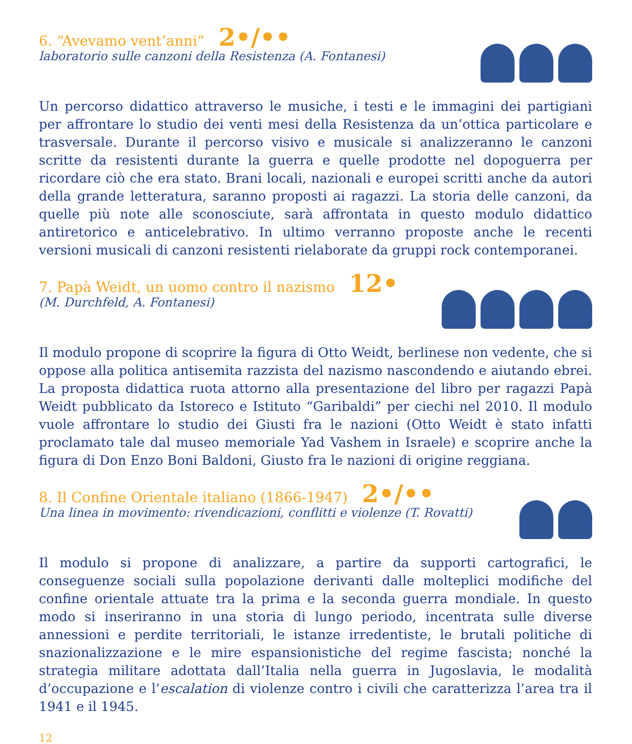6. “Avevamo vent’anni” 2•/••
laboratorio sulle canzoni della Resistenza (A. Fontanesi)
Un percorso didattico attraverso le musiche, i testi e le immagini dei partigiani per affrontare lo studio dei venti mesi della Resistenza da un’ottica particolare e trasversale. Durante il percorso visivo e musicale si analizzeranno le canzoni scritte da resistenti durante la guerra e quelle prodotte nel dopoguerra per ricordare ciò che era stato. Brani locali, nazionali e europei scritti anche da autori della grande letteratura, saranno proposti ai ragazzi. La storia delle canzoni, da quelle più note alle sconosciute, sarà affrontata in questo modulo didattico antiretorico e anticelebrativo. In ultimo verranno proposte anche le recenti versioni musicali di canzoni resistenti rielaborate da gruppi rock contemporanei.
7. Papà Weidt, un uomo contro il nazismo 12•
(M. Durchfeld, A. Fontanesi)
Il modulo propone di scoprire la figura di Otto Weidt, berlinese non vedente, che si oppose alla politica antisemita razzista del nazismo nascondendo e aiutando ebrei. La proposta didattica ruota attorno alla presentazione del libro per ragazzi Papà Weidt pubblicato da Istoreco e Istituto “Garibaldi” per ciechi nel 2010. Il modulo vuole affrontare lo studio dei Giusti fra le nazioni (Otto Weidt è stato infatti proclamato tale dal museo memoriale Yad Vashem in Israele) e scoprire anche la figura di Don Enzo Boni Baldoni, Giusto fra le nazioni di origine reggiana.
8. Il Confine Orientale italiano (1866-1947) 2•/••
Una linea in movimento: rivendicazioni, conflitti e violenze (T. Rovatti)
Il modulo si propone di analizzare, a partire da supporti cartografici, le conseguenze sociali sulla popolazione derivanti dalle molteplici modifiche del confine orientale attuate tra la prima e la seconda guerra mondiale. In questo modo si inseriranno in una storia di lungo periodo, incentrata sulle diverse annessioni e perdite territoriali, le istanze irredentiste, le brutali politiche di snazionalizzazione e le mire espansionistiche del regime fascista; nonché la strategia militare adottata dall’Italia nella guerra in Jugoslavia, le modalità d’occupazione e l’escalation di violenze contro i civili che caratterizza l’area tra il 1941 e il 1945.
12